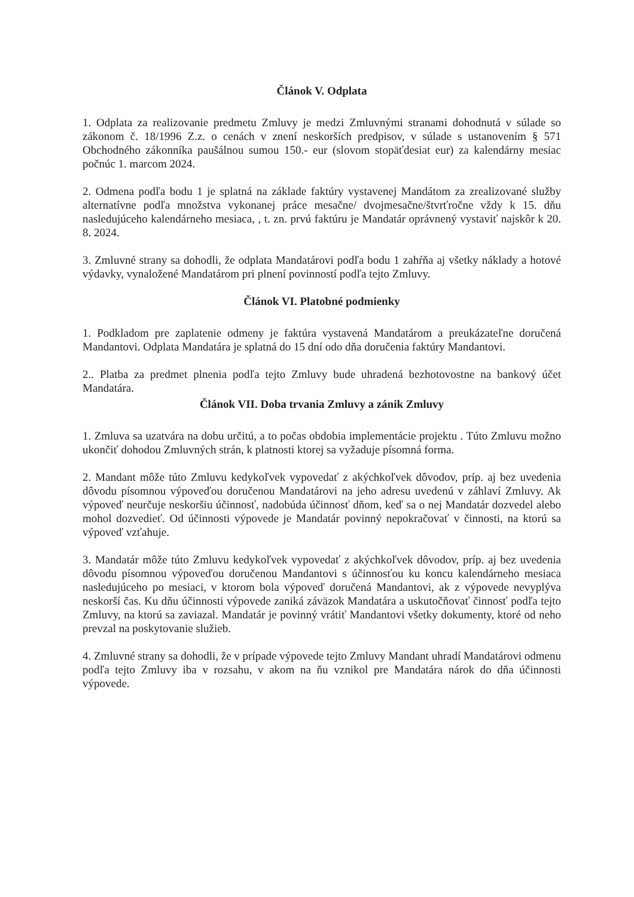Článok V. Odplata
1. Odplata za realizovanie predmetu Zmluvy je medzi Zmluvnými stranami dohodnutá v súlade so zákonom č. 18/1996 Z.z. o cenách v znení neskorších predpisov, v súlade s ustanovením § 571 Obchodného zákonníka paušálnou sumou 150.- eur (slovom stopäťdesiat eur) za kalendárny mesiac počnúc 1. marcom 2024.
2. Odmena podľa bodu 1 je splatná na základe faktúry vystavenej Mandátom za zrealizované služby alternatívne podľa množstva vykonanej práce mesačne/ dvojmesačne/štvrťročne vždy k 15. dňu nasledujúceho kalendárneho mesiaca, , t. zn. prvú faktúru je Mandatár oprávnený vystaviť najskôr k 20. 8. 2024.
3. Zmluvné strany sa dohodli, že odplata Mandatárovi podľa bodu 1 zahŕňa aj všetky náklady a hotové výdavky, vynaložené Mandatárom pri plnení povinností podľa tejto Zmluvy.
Článok VI. Platobné podmienky
1. Podkladom pre zaplatenie odmeny je faktúra vystavená Mandatárom a preukázateľne doručená Mandantovi. Odplata Mandatára je splatná do 15 dní odo dňa doručenia faktúry Mandantovi.
2.. Platba za predmet plnenia podľa tejto Zmluvy bude uhradená bezhotovostne na bankový účet Mandatára.
Článok VII. Doba trvania Zmluvy a zánik Zmluvy
1. Zmluva sa uzatvára na dobu určitú, a to počas obdobia implementácie projektu . Túto Zmluvu možno ukončiť dohodou Zmluvných strán, k platnosti ktorej sa vyžaduje písomná forma.
2. Mandant môže túto Zmluvu kedykoľvek vypovedať z akýchkoľvek dôvodov, príp. aj bez uvedenia dôvodu písomnou výpoveďou doručenou Mandatárovi na jeho adresu uvedenú v záhlaví Zmluvy. Ak výpoveď neurčuje neskoršiu účinnosť, nadobúda účinnosť dňom, keď sa o nej Mandatár dozvedel alebo mohol dozvedieť. Od účinnosti výpovede je Mandatár povinný nepokračovať v činnosti, na ktorú sa výpoveď vzťahuje.
3. Mandatár môže túto Zmluvu kedykoľvek vypovedať z akýchkoľvek dôvodov, príp. aj bez uvedenia dôvodu písomnou výpoveďou doručenou Mandantovi s účinnosťou ku koncu kalendárneho mesiaca nasledujúceho po mesiaci, v ktorom bola výpoveď doručená Mandantovi, ak z výpovede nevyplýva neskorší čas. Ku dňu účinnosti výpovede zaniká záväzok Mandatára a uskutočňovať činnosť podľa tejto Zmluvy, na ktorú sa zaviazal. Mandatár je povinný vrátiť Mandantovi všetky dokumenty, ktoré od neho prevzal na poskytovanie služieb.
4. Zmluvné strany sa dohodli, že v prípade výpovede tejto Zmluvy Mandant uhradí Mandatárovi odmenu podľa tejto Zmluvy iba v rozsahu, v akom na ňu vznikol pre Mandatára nárok do dňa účinnosti výpovede.